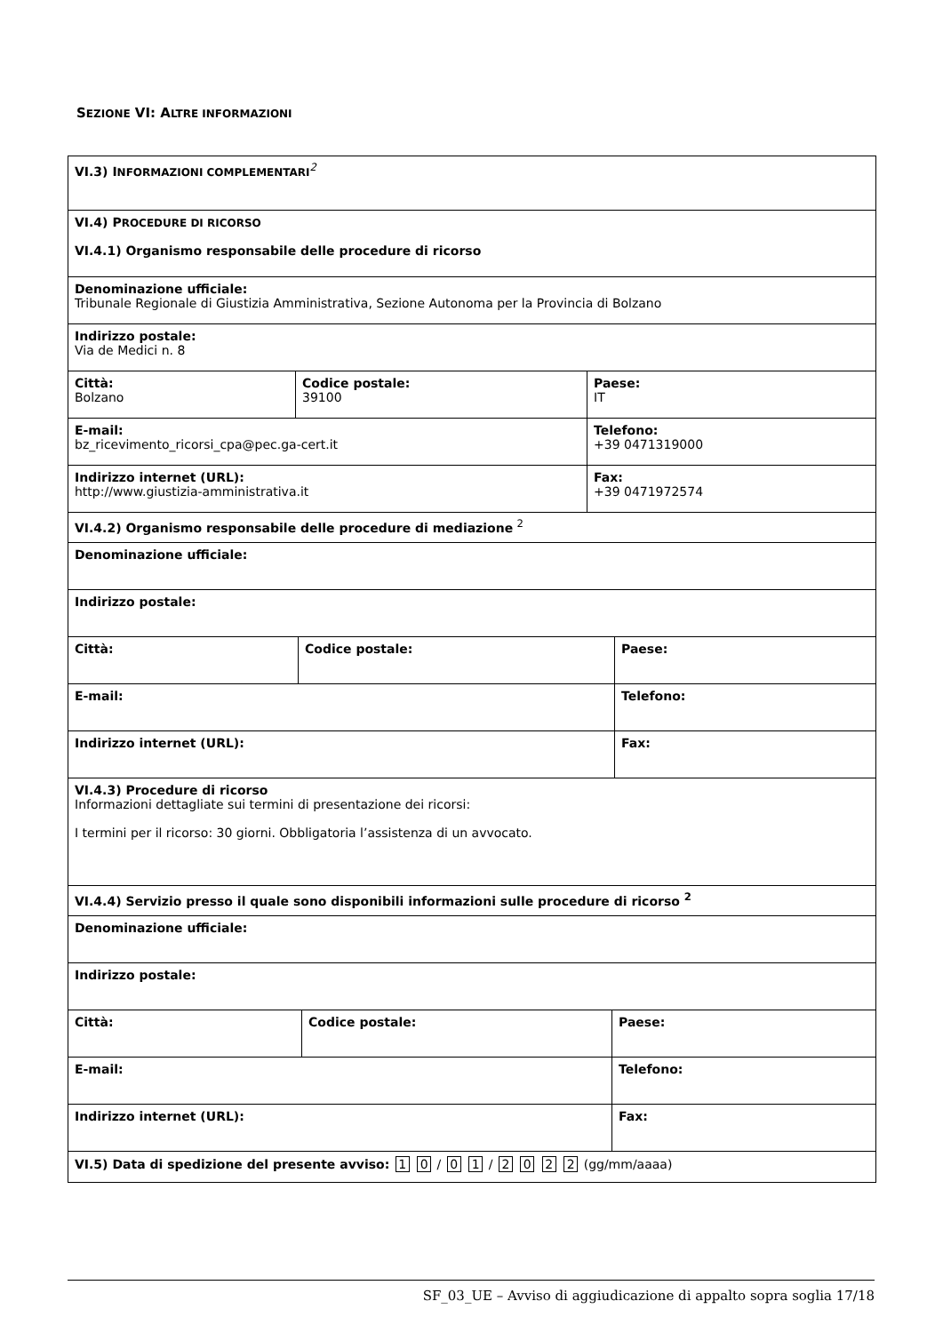SEZIONE VI: ALTRE INFORMAZIONI
VI.3) INFORMAZIONI COMPLEMENTARI<sup>2</sup>
VI.4) PROCEDURE DI RICORSO
VI.4.1) Organismo responsabile delle procedure di ricorso
Denominazione ufficiale:
Tribunale Regionale di Giustizia Amministrativa, Sezione Autonoma per la Provincia di Bolzano
Indirizzo postale:
Via de Medici n. 8
Città:
Bolzano
Codice postale:
39100
Paese:
IT
E-mail:
bz_ricevimento_ricorsi_cpa@pec.ga-cert.it
Telefono:
+39 0471319000
Indirizzo internet (URL):
http://www.giustizia-amministrativa.it
Fax:
+39 0471972574
VI.4.2) Organismo responsabile delle procedure di mediazione <sup>2</sup>
Denominazione ufficiale:
Indirizzo postale:
Città: Codice postale: Paese:
E-mail: Telefono:
Indirizzo internet (URL): Fax:
VI.4.3) Procedure di ricorso
Informazioni dettagliate sui termini di presentazione dei ricorsi:
I termini per il ricorso: 30 giorni. Obbligatoria l’assistenza di un avvocato.
VI.4.4) Servizio presso il quale sono disponibili informazioni sulle procedure di ricorso <sup>2</sup>
Denominazione ufficiale:
Indirizzo postale:
Città: Codice postale: Paese:
E-mail: Telefono:
Indirizzo internet (URL): Fax:
VI.5) Data di spedizione del presente avviso: 1 0 / 0 1 / 2 0 2 2 (gg/mm/aaaa)
SF_03_UE – Avviso di aggiudicazione di appalto sopra soglia 17/18